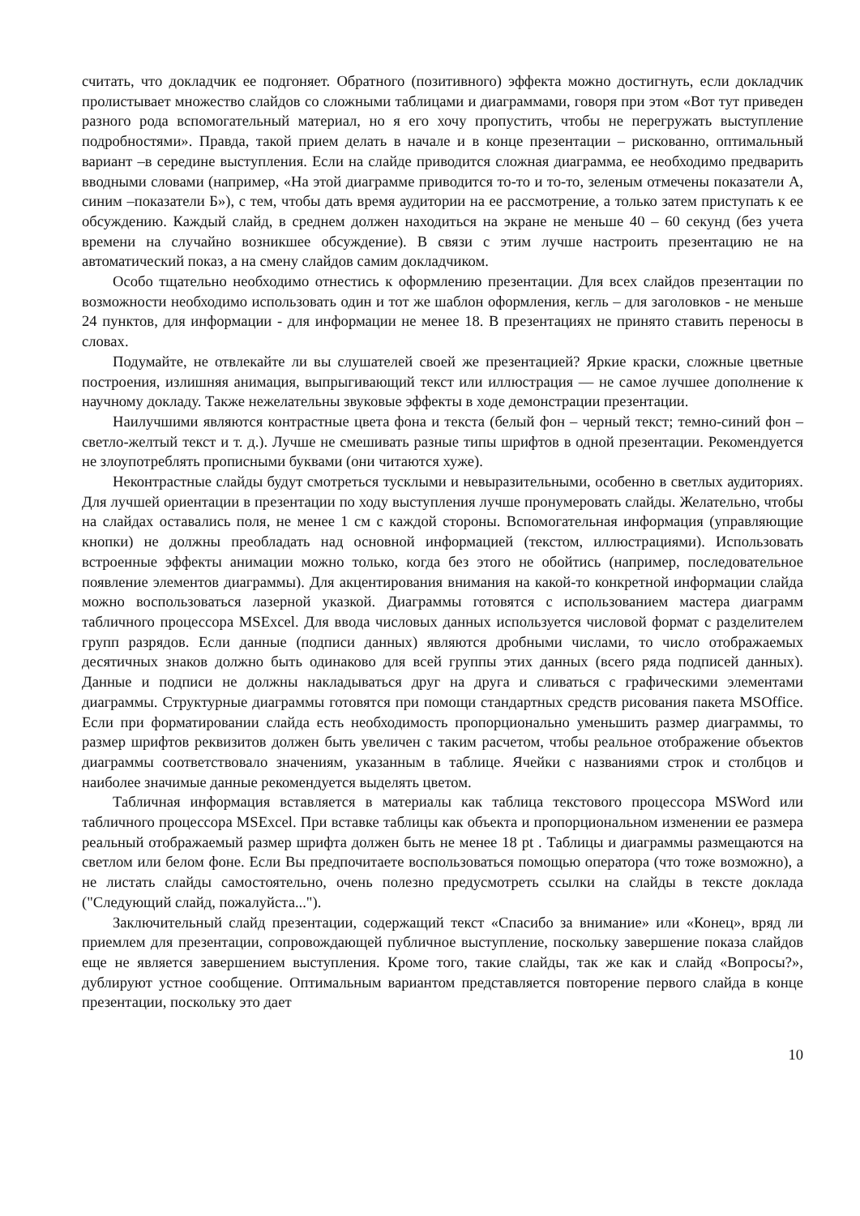считать, что докладчик ее подгоняет. Обратного (позитивного) эффекта можно достигнуть, если докладчик пролистывает множество слайдов со сложными таблицами и диаграммами, говоря при этом «Вот тут приведен разного рода вспомогательный материал, но я его хочу пропустить, чтобы не перегружать выступление подробностями». Правда, такой прием делать в начале и в конце презентации – рискованно, оптимальный вариант –в середине выступления. Если на слайде приводится сложная диаграмма, ее необходимо предварить вводными словами (например, «На этой диаграмме приводится то-то и то-то, зеленым отмечены показатели А, синим –показатели Б»), с тем, чтобы дать время аудитории на ее рассмотрение, а только затем приступать к ее обсуждению. Каждый слайд, в среднем должен находиться на экране не меньше 40 – 60 секунд (без учета времени на случайно возникшее обсуждение). В связи с этим лучше настроить презентацию не на автоматический показ, а на смену слайдов самим докладчиком.
Особо тщательно необходимо отнестись к оформлению презентации. Для всех слайдов презентации по возможности необходимо использовать один и тот же шаблон оформления, кегль – для заголовков - не меньше 24 пунктов, для информации - для информации не менее 18. В презентациях не принято ставить переносы в словах.
Подумайте, не отвлекайте ли вы слушателей своей же презентацией? Яркие краски, сложные цветные построения, излишняя анимация, выпрыгивающий текст или иллюстрация — не самое лучшее дополнение к научному докладу. Также нежелательны звуковые эффекты в ходе демонстрации презентации.
Наилучшими являются контрастные цвета фона и текста (белый фон – черный текст; темно-синий фон – светло-желтый текст и т. д.). Лучше не смешивать разные типы шрифтов в одной презентации. Рекомендуется не злоупотреблять прописными буквами (они читаются хуже).
Неконтрастные слайды будут смотреться тусклыми и невыразительными, особенно в светлых аудиториях. Для лучшей ориентации в презентации по ходу выступления лучше пронумеровать слайды. Желательно, чтобы на слайдах оставались поля, не менее 1 см с каждой стороны. Вспомогательная информация (управляющие кнопки) не должны преобладать над основной информацией (текстом, иллюстрациями). Использовать встроенные эффекты анимации можно только, когда без этого не обойтись (например, последовательное появление элементов диаграммы). Для акцентирования внимания на какой-то конкретной информации слайда можно воспользоваться лазерной указкой. Диаграммы готовятся с использованием мастера диаграмм табличного процессора MSExcel. Для ввода числовых данных используется числовой формат с разделителем групп разрядов. Если данные (подписи данных) являются дробными числами, то число отображаемых десятичных знаков должно быть одинаково для всей группы этих данных (всего ряда подписей данных). Данные и подписи не должны накладываться друг на друга и сливаться с графическими элементами диаграммы. Структурные диаграммы готовятся при помощи стандартных средств рисования пакета MSOffice. Если при форматировании слайда есть необходимость пропорционально уменьшить размер диаграммы, то размер шрифтов реквизитов должен быть увеличен с таким расчетом, чтобы реальное отображение объектов диаграммы соответствовало значениям, указанным в таблице. Ячейки с названиями строк и столбцов и наиболее значимые данные рекомендуется выделять цветом.
Табличная информация вставляется в материалы как таблица текстового процессора MSWord или табличного процессора MSExcel. При вставке таблицы как объекта и пропорциональном изменении ее размера реальный отображаемый размер шрифта должен быть не менее 18 pt . Таблицы и диаграммы размещаются на светлом или белом фоне. Если Вы предпочитаете воспользоваться помощью оператора (что тоже возможно), а не листать слайды самостоятельно, очень полезно предусмотреть ссылки на слайды в тексте доклада ("Следующий слайд, пожалуйста...").
Заключительный слайд презентации, содержащий текст «Спасибо за внимание» или «Конец», вряд ли приемлем для презентации, сопровождающей публичное выступление, поскольку завершение показа слайдов еще не является завершением выступления. Кроме того, такие слайды, так же как и слайд «Вопросы?», дублируют устное сообщение. Оптимальным вариантом представляется повторение первого слайда в конце презентации, поскольку это дает
10